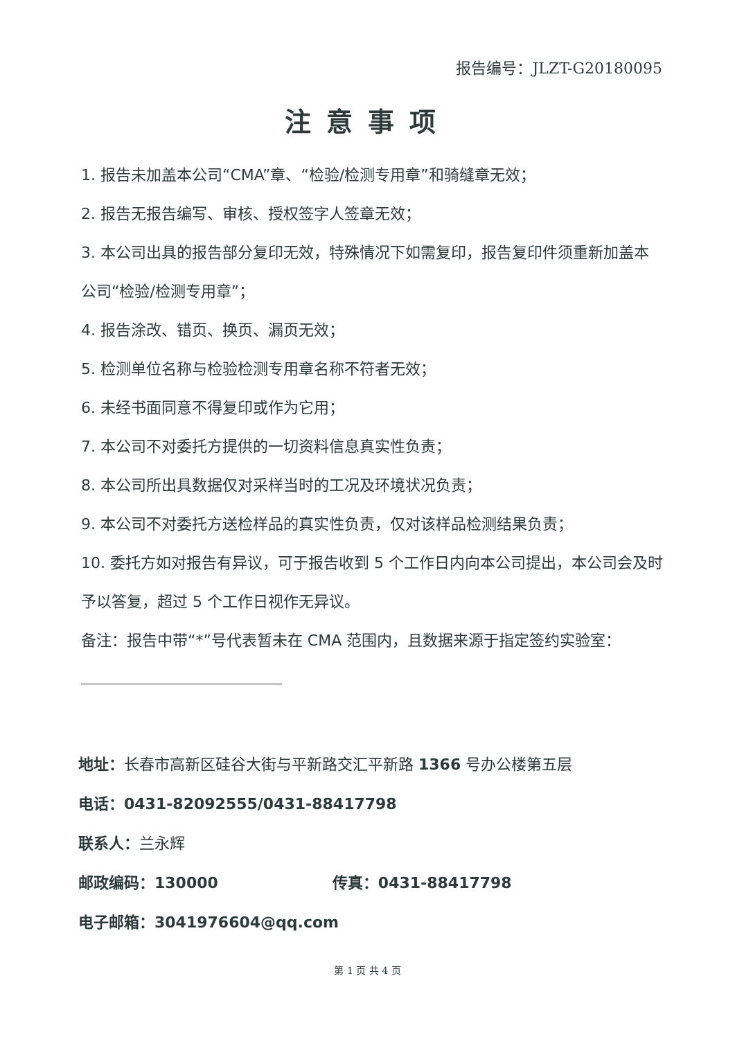报告编号：JLZT-G20180095
注意事项
1. 报告未加盖本公司“CMA”章、“检验/检测专用章”和骑缝章无效；
2. 报告无报告编写、审核、授权签字人签章无效；
3. 本公司出具的报告部分复印无效，特殊情况下如需复印，报告复印件须重新加盖本公司“检验/检测专用章”；
4. 报告涂改、错页、换页、漏页无效；
5. 检测单位名称与检验检测专用章名称不符者无效；
6. 未经书面同意不得复印或作为它用；
7. 本公司不对委托方提供的一切资料信息真实性负责；
8. 本公司所出具数据仅对采样当时的工况及环境状况负责；
9. 本公司不对委托方送检样品的真实性负责，仅对该样品检测结果负责；
10. 委托方如对报告有异议，可于报告收到 5 个工作日内向本公司提出，本公司会及时予以答复，超过 5 个工作日视作无异议。
备注：报告中带“*”号代表暂未在 CMA 范围内，且数据来源于指定签约实验室：
地址：长春市高新区硅谷大街与平新路交汇平新路 1366 号办公楼第五层
电话：0431-82092555/0431-88417798
联系人：兰永辉
邮政编码：130000 传真：0431-88417798
电子邮箱：3041976604@qq.com
第 1 页 共 4 页